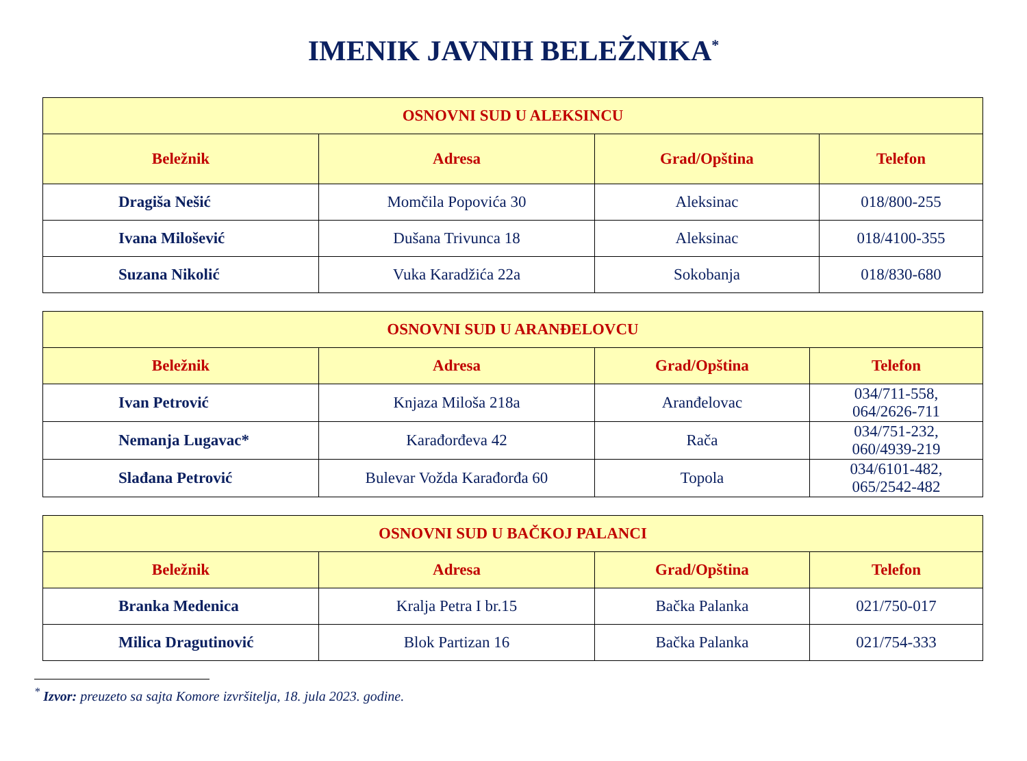IMENIK JAVNIH BELEŽNIKA<sup>*</sup>
| OSNOVNI SUD U ALEKSINCU | | | |
| --- | --- | --- | --- |
| Beležnik | Adresa | Grad/Opština | Telefon |
| Dragiša Nešić | Momčila Popovića 30 | Aleksinac | 018/800-255 |
| Ivana Milošević | Dušana Trivunca 18 | Aleksinac | 018/4100-355 |
| Suzana Nikolić | Vuka Karadžića 22a | Sokobanja | 018/830-680 |
| OSNOVNI SUD U ARANĐELOVCU | | | |
| --- | --- | --- | --- |
| Beležnik | Adresa | Grad/Opština | Telefon |
| Ivan Petrović | Knjaza Miloša 218a | Aranđelovac | 034/711-558, 064/2626-711 |
| Nemanja Lugavac* | Karađorđeva 42 | Rača | 034/751-232, 060/4939-219 |
| Slađana Petrović | Bulevar Vožda Karađorđa 60 | Topola | 034/6101-482, 065/2542-482 |
| OSNOVNI SUD U BAČKOJ PALANCI | | | |
| --- | --- | --- | --- |
| Beležnik | Adresa | Grad/Opština | Telefon |
| Branka Medenica | Kralja Petra I br.15 | Bačka Palanka | 021/750-017 |
| Milica Dragutinović | Blok Partizan 16 | Bačka Palanka | 021/754-333 |
<sup>*</sup> Izvor: preuzeto sa sajta Komore izvršitelja, 18. jula 2023. godine.